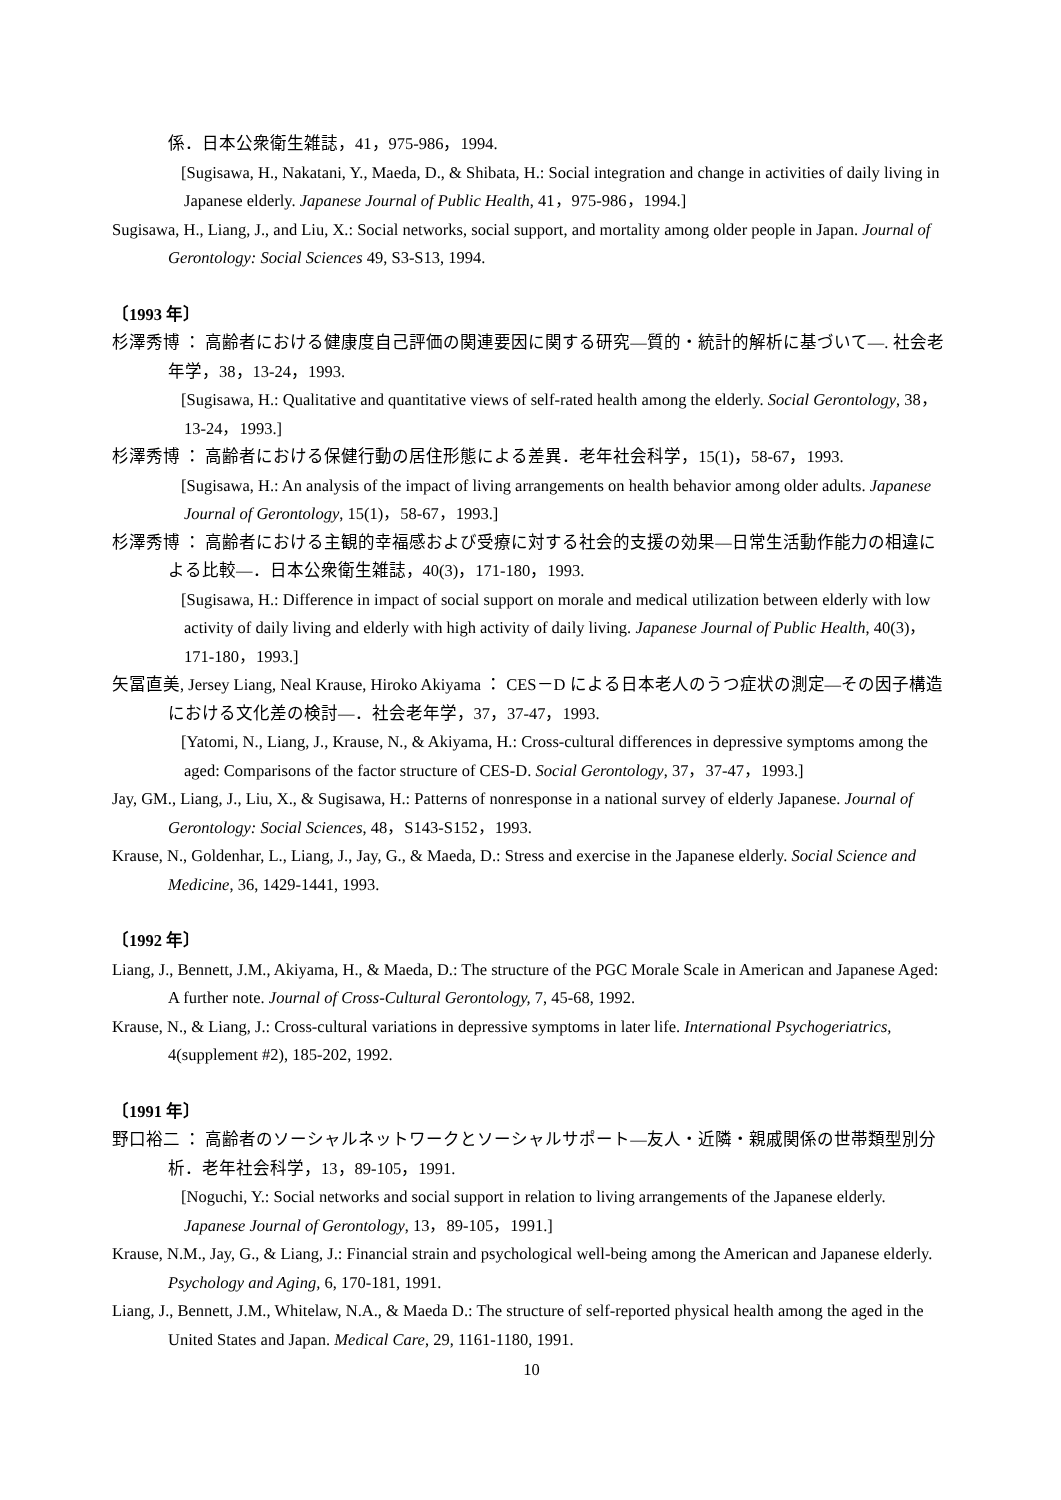係．日本公衆衛生雑誌，41，975-986，1994.
[Sugisawa, H., Nakatani, Y., Maeda, D., & Shibata, H.: Social integration and change in activities of daily living in Japanese elderly. Japanese Journal of Public Health, 41，975-986，1994.]
Sugisawa, H., Liang, J., and Liu, X.: Social networks, social support, and mortality among older people in Japan. Journal of Gerontology: Social Sciences 49, S3-S13, 1994.
〔1993 年〕
杉澤秀博 ： 高齢者における健康度自己評価の関連要因に関する研究―質的・統計的解析に基づいて―. 社会老年学，38，13-24，1993.
[Sugisawa, H.: Qualitative and quantitative views of self-rated health among the elderly. Social Gerontology, 38，13-24，1993.]
杉澤秀博 ： 高齢者における保健行動の居住形態による差異．老年社会科学，15(1)，58-67，1993.
[Sugisawa, H.: An analysis of the impact of living arrangements on health behavior among older adults. Japanese Journal of Gerontology, 15(1)，58-67，1993.]
杉澤秀博 ： 高齢者における主観的幸福感および受療に対する社会的支援の効果―日常生活動作能力の相違による比較―．日本公衆衛生雑誌，40(3)，171-180，1993.
[Sugisawa, H.: Difference in impact of social support on morale and medical utilization between elderly with low activity of daily living and elderly with high activity of daily living. Japanese Journal of Public Health, 40(3)，171-180，1993.]
矢冨直美, Jersey Liang, Neal Krause, Hiroko Akiyama ： CES－D による日本老人のうつ症状の測定―その因子構造における文化差の検討―．社会老年学，37，37-47，1993.
[Yatomi, N., Liang, J., Krause, N., & Akiyama, H.: Cross-cultural differences in depressive symptoms among the aged: Comparisons of the factor structure of CES-D. Social Gerontology, 37，37-47，1993.]
Jay, GM., Liang, J., Liu, X., & Sugisawa, H.: Patterns of nonresponse in a national survey of elderly Japanese. Journal of Gerontology: Social Sciences, 48，S143-S152，1993.
Krause, N., Goldenhar, L., Liang, J., Jay, G., & Maeda, D.: Stress and exercise in the Japanese elderly. Social Science and Medicine, 36, 1429-1441, 1993.
〔1992 年〕
Liang, J., Bennett, J.M., Akiyama, H., & Maeda, D.: The structure of the PGC Morale Scale in American and Japanese Aged: A further note. Journal of Cross-Cultural Gerontology, 7, 45-68, 1992.
Krause, N., & Liang, J.: Cross-cultural variations in depressive symptoms in later life. International Psychogeriatrics, 4(supplement #2), 185-202, 1992.
〔1991 年〕
野口裕二 ： 高齢者のソーシャルネットワークとソーシャルサポート―友人・近隣・親戚関係の世帯類型別分析．老年社会科学，13，89-105，1991.
[Noguchi, Y.: Social networks and social support in relation to living arrangements of the Japanese elderly. Japanese Journal of Gerontology, 13，89-105，1991.]
Krause, N.M., Jay, G., & Liang, J.: Financial strain and psychological well-being among the American and Japanese elderly. Psychology and Aging, 6, 170-181, 1991.
Liang, J., Bennett, J.M., Whitelaw, N.A., & Maeda D.: The structure of self-reported physical health among the aged in the United States and Japan. Medical Care, 29, 1161-1180, 1991.
10